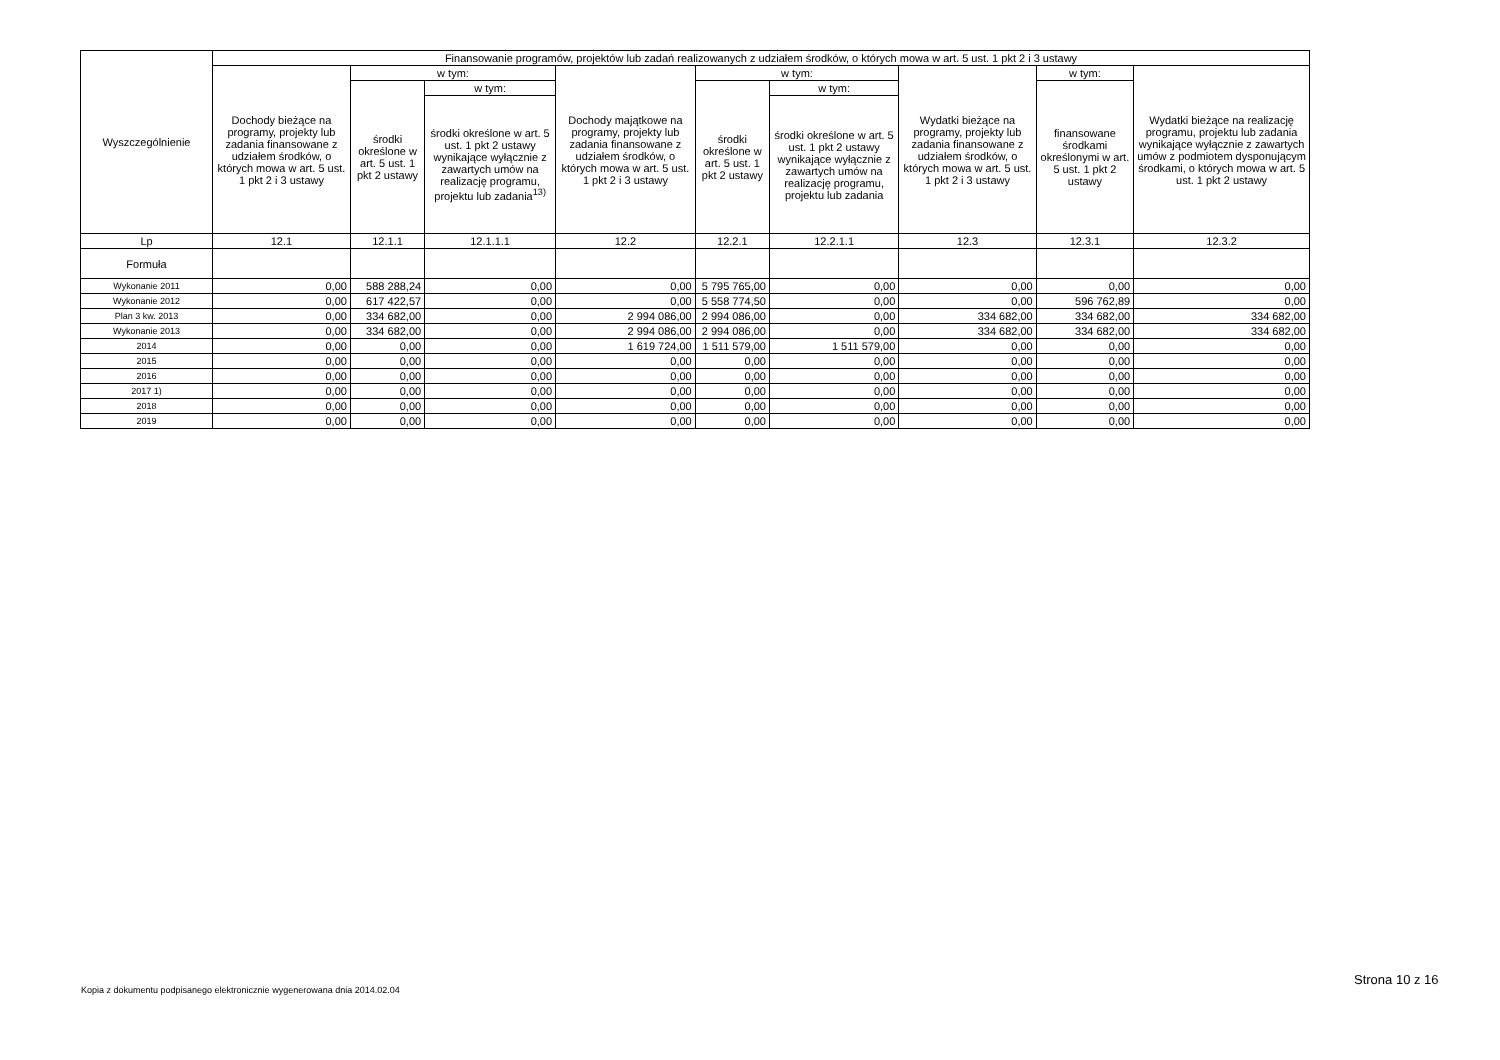| Wyszczególnienie | Finansowanie programów, projektów lub zadań realizowanych z udziałem środków, o których mowa w art. 5 ust. 1 pkt 2 i 3 ustawy | | | | | | | | |
| --- | --- | --- | --- | --- | --- | --- | --- | --- | --- |
| | Dochody bieżące na programy, projekty lub zadania finansowane z udziałem środków, o których mowa w art. 5 ust. 1 pkt 2 i 3 ustawy | w tym: | | Dochody majątkowe na programy, projekty lub zadania finansowane z udziałem środków, o których mowa w art. 5 ust. 1 pkt 2 i 3 ustawy | w tym: | | Wydatki bieżące na programy, projekty lub zadania finansowane z udziałem środków, o których mowa w art. 5 ust. 1 pkt 2 i 3 ustawy | w tym: | Wydatki bieżące na realizację programu, projektu lub zadania wynikające wyłącznie z zawartych umów z podmiotem dysponującym środkami, o których mowa w art. 5 ust. 1 pkt 2 ustawy |
| | | środki określone w art. 5 ust. 1 pkt 2 ustawy | w tym: | | środki określone w art. 5 ust. 1 pkt 2 ustawy | w tym: | | finansowane środkami określonymi w art. 5 ust. 1 pkt 2 ustawy | |
| | | | środki określone w art. 5 ust. 1 pkt 2 ustawy wynikające wyłącznie z zawartych umów na realizację programu, projektu lub zadania<sup>13)</sup> | | | środki określone w art. 5 ust. 1 pkt 2 ustawy wynikające wyłącznie z zawartych umów na realizację programu, projektu lub zadania | | | |
| Lp | 12.1 | 12.1.1 | 12.1.1.1 | 12.2 | 12.2.1 | 12.2.1.1 | 12.3 | 12.3.1 | 12.3.2 |
| Formuła | | | | | | | | | |
| Wykonanie 2011 | 0,00 | 588 288,24 | 0,00 | 0,00 | 5 795 765,00 | 0,00 | 0,00 | 0,00 | 0,00 |
| Wykonanie 2012 | 0,00 | 617 422,57 | 0,00 | 0,00 | 5 558 774,50 | 0,00 | 0,00 | 596 762,89 | 0,00 |
| Plan 3 kw. 2013 | 0,00 | 334 682,00 | 0,00 | 2 994 086,00 | 2 994 086,00 | 0,00 | 334 682,00 | 334 682,00 | 334 682,00 |
| Wykonanie 2013 | 0,00 | 334 682,00 | 0,00 | 2 994 086,00 | 2 994 086,00 | 0,00 | 334 682,00 | 334 682,00 | 334 682,00 |
| 2014 | 0,00 | 0,00 | 0,00 | 1 619 724,00 | 1 511 579,00 | 1 511 579,00 | 0,00 | 0,00 | 0,00 |
| 2015 | 0,00 | 0,00 | 0,00 | 0,00 | 0,00 | 0,00 | 0,00 | 0,00 | 0,00 |
| 2016 | 0,00 | 0,00 | 0,00 | 0,00 | 0,00 | 0,00 | 0,00 | 0,00 | 0,00 |
| 2017 1) | 0,00 | 0,00 | 0,00 | 0,00 | 0,00 | 0,00 | 0,00 | 0,00 | 0,00 |
| 2018 | 0,00 | 0,00 | 0,00 | 0,00 | 0,00 | 0,00 | 0,00 | 0,00 | 0,00 |
| 2019 | 0,00 | 0,00 | 0,00 | 0,00 | 0,00 | 0,00 | 0,00 | 0,00 | 0,00 |
Strona 10 z 16
Kopia z dokumentu podpisanego elektronicznie wygenerowana dnia 2014.02.04